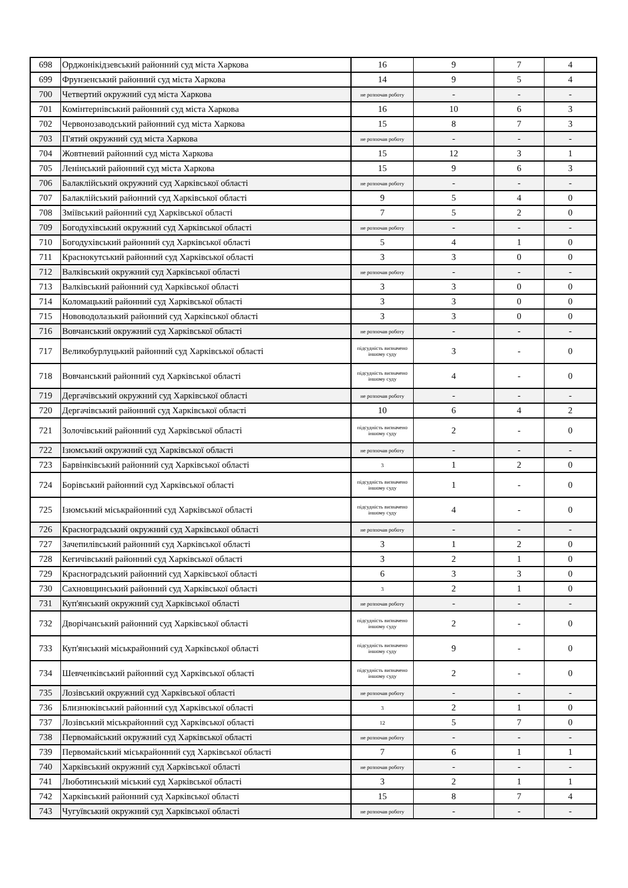| 698 | Орджонікідзевський районний суд міста Харкова | 16 | 9 | 7 | 4 |
| 699 | Фрунзенський районний суд міста Харкова | 14 | 9 | 5 | 4 |
| 700 | Четвертий окружний суд міста Харкова | не розпочав роботу | - | - | - |
| 701 | Комінтернівський районний суд міста Харкова | 16 | 10 | 6 | 3 |
| 702 | Червонозаводський районний суд міста Харкова | 15 | 8 | 7 | 3 |
| 703 | П'ятий окружний суд міста Харкова | не розпочав роботу | - | - | - |
| 704 | Жовтневий районний суд міста Харкова | 15 | 12 | 3 | 1 |
| 705 | Ленінський районний суд міста Харкова | 15 | 9 | 6 | 3 |
| 706 | Балаклійський окружний суд Харківської області | не розпочав роботу | - | - | - |
| 707 | Балаклійський районний суд Харківської області | 9 | 5 | 4 | 0 |
| 708 | Зміївський районний суд Харківської області | 7 | 5 | 2 | 0 |
| 709 | Богодухівський окружний суд Харківської області | не розпочав роботу | - | - | - |
| 710 | Богодухівський районний суд Харківської області | 5 | 4 | 1 | 0 |
| 711 | Краснокутський районний суд Харківської області | 3 | 3 | 0 | 0 |
| 712 | Валківський окружний суд Харківської області | не розпочав роботу | - | - | - |
| 713 | Валківський районний суд Харківської області | 3 | 3 | 0 | 0 |
| 714 | Коломацький районний суд Харківської області | 3 | 3 | 0 | 0 |
| 715 | Нововодолазький районний суд Харківської області | 3 | 3 | 0 | 0 |
| 716 | Вовчанський окружний суд Харківської області | не розпочав роботу | - | - | - |
| 717 | Великобурлуцький районний суд Харківської області | підсудність визначено іншому суду | 3 | - | 0 |
| 718 | Вовчанський районний суд Харківської області | підсудність визначено іншому суду | 4 | - | 0 |
| 719 | Дергачівський окружний суд Харківської області | не розпочав роботу | - | - | - |
| 720 | Дергачівський районний суд Харківської області | 10 | 6 | 4 | 2 |
| 721 | Золочівський районний суд Харківської області | підсудність визначено іншому суду | 2 | - | 0 |
| 722 | Ізюмський окружний суд Харківської області | не розпочав роботу | - | - | - |
| 723 | Барвінківський районний суд Харківської області | 3 | 1 | 2 | 0 |
| 724 | Борівський районний суд Харківської області | підсудність визначено іншому суду | 1 | - | 0 |
| 725 | Ізюмський міськрайонний суд Харківської області | підсудність визначено іншому суду | 4 | - | 0 |
| 726 | Красноградський окружний суд Харківської області | не розпочав роботу | - | - | - |
| 727 | Зачепилівський районний суд Харківської області | 3 | 1 | 2 | 0 |
| 728 | Кегичівський районний суд Харківської області | 3 | 2 | 1 | 0 |
| 729 | Красноградський районний суд Харківської області | 6 | 3 | 3 | 0 |
| 730 | Сахновщинський районний суд Харківської області | 3 | 2 | 1 | 0 |
| 731 | Куп'янський окружний суд Харківської області | не розпочав роботу | - | - | - |
| 732 | Дворічанський районний суд Харківської області | підсудність визначено іншому суду | 2 | - | 0 |
| 733 | Куп'янський міськрайонний суд Харківської області | підсудність визначено іншому суду | 9 | - | 0 |
| 734 | Шевченківський районний суд Харківської області | підсудність визначено іншому суду | 2 | - | 0 |
| 735 | Лозівський окружний суд Харківської області | не розпочав роботу | - | - | - |
| 736 | Близнюківський районний суд Харківської області | 3 | 2 | 1 | 0 |
| 737 | Лозівський міськрайонний суд Харківської області | 12 | 5 | 7 | 0 |
| 738 | Первомайський окружний суд Харківської області | не розпочав роботу | - | - | - |
| 739 | Первомайський міськрайонний суд Харківської області | 7 | 6 | 1 | 1 |
| 740 | Харківський окружний суд Харківської області | не розпочав роботу | - | - | - |
| 741 | Люботинський міський суд Харківської області | 3 | 2 | 1 | 1 |
| 742 | Харківський районний суд Харківської області | 15 | 8 | 7 | 4 |
| 743 | Чугуївський окружний суд Харківської області | не розпочав роботу | - | - | - |